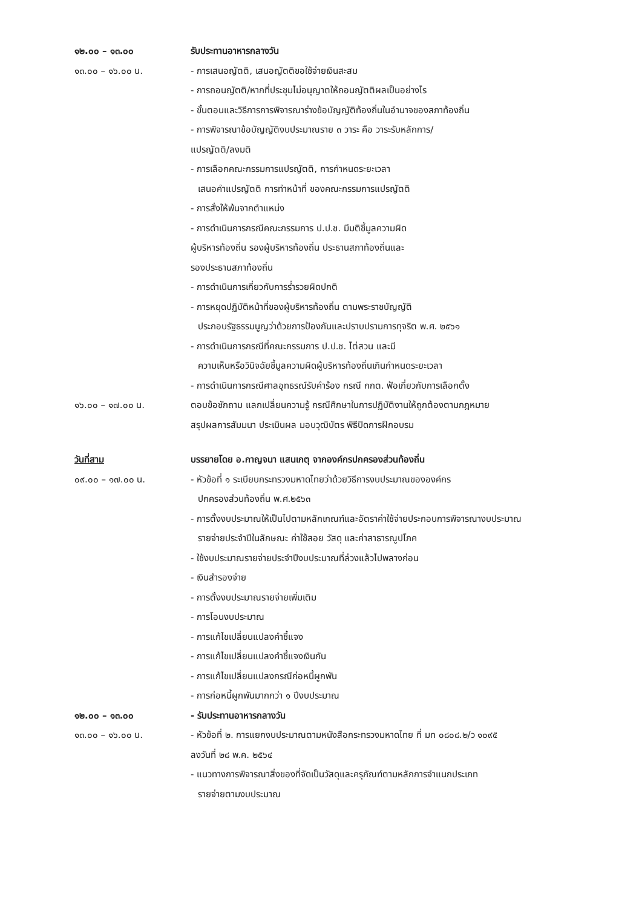๑๒.๐๐ – ๑๓.๐๐ รับประทานอาหารกลางวัน
๑๓.๐๐ – ๑๖.๐๐ น. - การเสนอญัตติ, เสนอญัตติขอใช้จ่ายเงินสะสม
- การถอนญัตติ/หากที่ประชุมไม่อนุญาตให้ถอนญัตติผลเป็นอย่างไร
- ขั้นตอนและวิธีการการพิจารณาร่างข้อบัญญัติท้องถิ่นในอำนาจของสภาท้องถิ่น
- การพิจารณาข้อบัญญัติงบประมาณราย ๓ วาระ คือ วาระรับหลักการ/
แปรญัตติ/ลงมติ
- การเลือกคณะกรรมการแปรญัตติ, การกำหนดระยะเวลา
เสนอคำแปรญัตติ การทำหน้าที่ ของคณะกรรมการแปรญัตติ
- การสั่งให้พ้นจากตำแหน่ง
- การดำเนินการกรณีคณะกรรมการ ป.ป.ช. มีมติชี้มูลความผิด
ผู้บริหารท้องถิ่น รองผู้บริหารท้องถิ่น ประธานสภาท้องถิ่นและ
รองประธานสภาท้องถิ่น
- การดำเนินการเกี่ยวกับการร่ำรวยผิดปกติ
- การหยุดปฏิบัติหน้าที่ของผู้บริหารท้องถิ่น ตามพระราชบัญญัติ
ประกอบรัฐธรรมนูญว่าด้วยการป้องกันและปราบปรามการทุจริต พ.ศ. ๒๕๖๑
- การดำเนินการกรณีที่คณะกรรมการ ป.ป.ช. ไต่สวน และมี
ความเห็นหรือวินิจฉัยชี้มูลความผิดผู้บริหารท้องถิ่นเกินกำหนดระยะเวลา
- การดำเนินการกรณีศาลอุทธรณ์รับคำร้อง กรณี กกต. ฟ้อเกี่ยวกับการเลือกตั้ง
๑๖.๐๐ – ๑๗.๐๐ น. ตอบข้อซักถาม แลกเปลี่ยนความรู้ กรณีศึกษาในการปฏิบัติงานให้ถูกต้องตามกฎหมาย
สรุปผลการสัมมนา ประเมินผล มอบวุฒิบัตร พิธีปิดการฝึกอบรม
วันที่สาม บรรยายโดย อ.กาญจนา แสนเกตุ จากองค์กรปกครองส่วนท้องถิ่น
๐๙.๐๐ – ๑๗.๐๐ น. - หัวข้อที่ ๑ ระเบียบกระทรวงมหาดไทยว่าด้วยวิธีการงบประมาณขององค์กร
ปกครองส่วนท้องถิ่น พ.ศ.๒๕๖๓
- การตั้งงบประมาณให้เป็นไปตามหลักเกณฑ์และอัตราค่าใช้จ่ายประกอบการพิจารณางบประมาณ
รายจ่ายประจำปีในลักษณะ ค่าใช้สอย วัสดุ และค่าสาธารณูปโภค
- ใช้งบประมาณรายจ่ายประจำปีงบประมาณที่ล่วงแล้วไปพลางก่อน
- เงินสำรองจ่าย
- การตั้งงบประมาณรายจ่ายเพิ่มเติม
- การโอนงบประมาณ
- การแก้ไขเปลี่ยนแปลงคำชี้แจง
- การแก้ไขเปลี่ยนแปลงคำชี้แจงเงินกัน
- การแก้ไขเปลี่ยนแปลงกรณีก่อหนี้ผูกพัน
- การก่อหนี้ผูกพันมากกว่า ๑ ปีงบประมาณ
๑๒.๐๐ – ๑๓.๐๐ - รับประทานอาหารกลางวัน
๑๓.๐๐ – ๑๖.๐๐ น. - หัวข้อที่ ๒. การแยกงบประมาณตามหนังสือกระทรวงมหาดไทย ที่ มท ๐๘๐๘.๒/ว ๑๐๙๕
ลงวันที่ ๒๘ พ.ค. ๒๕๖๔
- แนวทางการพิจารณาสิ่งของที่จัดเป็นวัสดุและครุภัณฑ์ตามหลักการจำแนกประเภท
รายจ่ายตามงบประมาณ